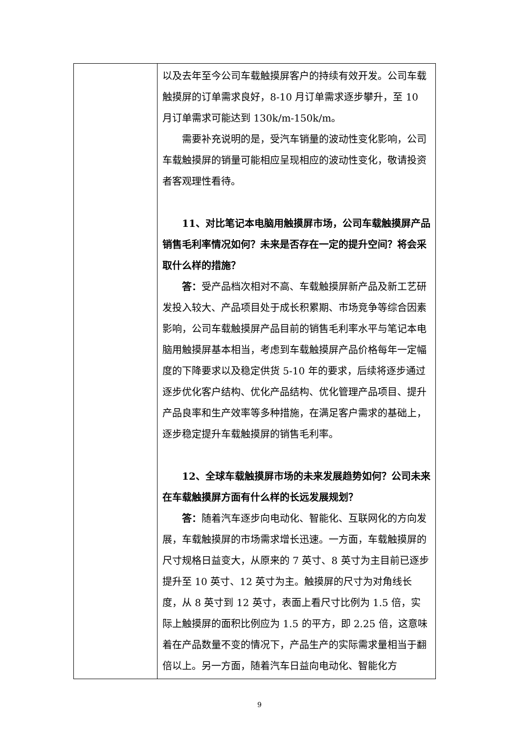| | 以及去年至今公司车载触摸屏客户的持续有效开发。公司车载触摸屏的订单需求良好，8-10 月订单需求逐步攀升，至 10 月订单需求可能达到 130k/m-150k/m。 需要补充说明的是，受汽车销量的波动性变化影响，公司车载触摸屏的销量可能相应呈现相应的波动性变化，敬请投资者客观理性看待。 11、对比笔记本电脑用触摸屏市场，公司车载触摸屏产品销售毛利率情况如何？未来是否存在一定的提升空间？将会采取什么样的措施？ 答： 受产品档次相对不高、车载触摸屏新产品及新工艺研发投入较大、产品项目处于成长积累期、市场竞争等综合因素影响，公司车载触摸屏产品目前的销售毛利率水平与笔记本电脑用触摸屏基本相当，考虑到车载触摸屏产品价格每年一定幅度的下降要求以及稳定供货 5-10 年的要求，后续将逐步通过逐步优化客户结构、优化产品结构、优化管理产品项目、提升产品良率和生产效率等多种措施，在满足客户需求的基础上，逐步稳定提升车载触摸屏的销售毛利率。 12、全球车载触摸屏市场的未来发展趋势如何？公司未来在车载触摸屏方面有什么样的长远发展规划？ 答： 随着汽车逐步向电动化、智能化、互联网化的方向发展，车载触摸屏的市场需求增长迅速。一方面，车载触摸屏的尺寸规格日益变大，从原来的 7 英寸、8 英寸为主目前已逐步提升至 10 英寸、12 英寸为主。触摸屏的尺寸为对角线长度，从 8 英寸到 12 英寸，表面上看尺寸比例为 1.5 倍，实际上触摸屏的面积比例应为 1.5 的平方，即 2.25 倍，这意味着在产品数量不变的情况下，产品生产的实际需求量相当于翻倍以上。另一方面，随着汽车日益向电动化、智能化方 |
9